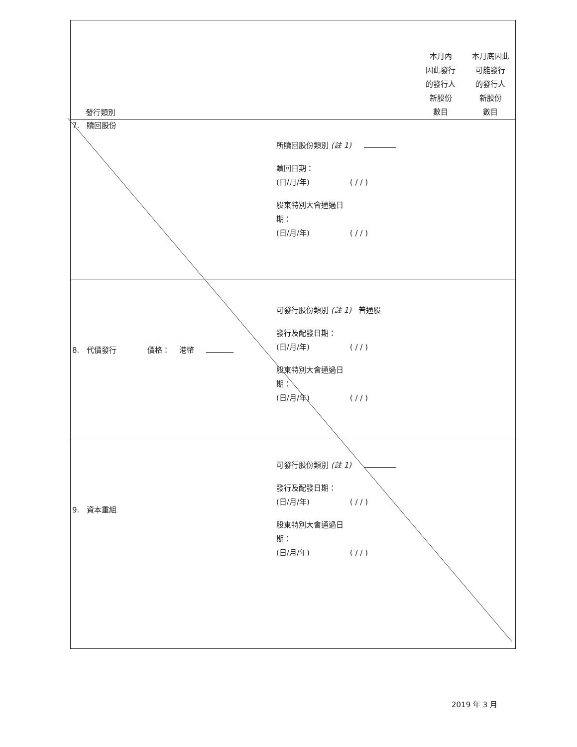| 發行類別 | | 本月內 因此發行 的發行人 新股份 數目 | 本月底因此 可能發行 的發行人 新股份 數目 |
| 7. 贖回股份 所贖回股份類別 (註 1) 贖回日期： (日/月/年) ( / / ) 股東特別大會通過日 期： (日/月/年) ( / / ) | | | |
| 8. 代價發行 價格： 港幣 可發行股份類別 (註 1) 普通股 發行及配發日期： (日/月/年) ( / / ) 股東特別大會通過日 期： (日/月/年) ( / / ) | | | |
| 9. 資本重組 可發行股份類別 (註 1) 發行及配發日期： (日/月/年) ( / / ) 股東特別大會通過日 期： (日/月/年) ( / / ) | | | |
2019 年 3 月